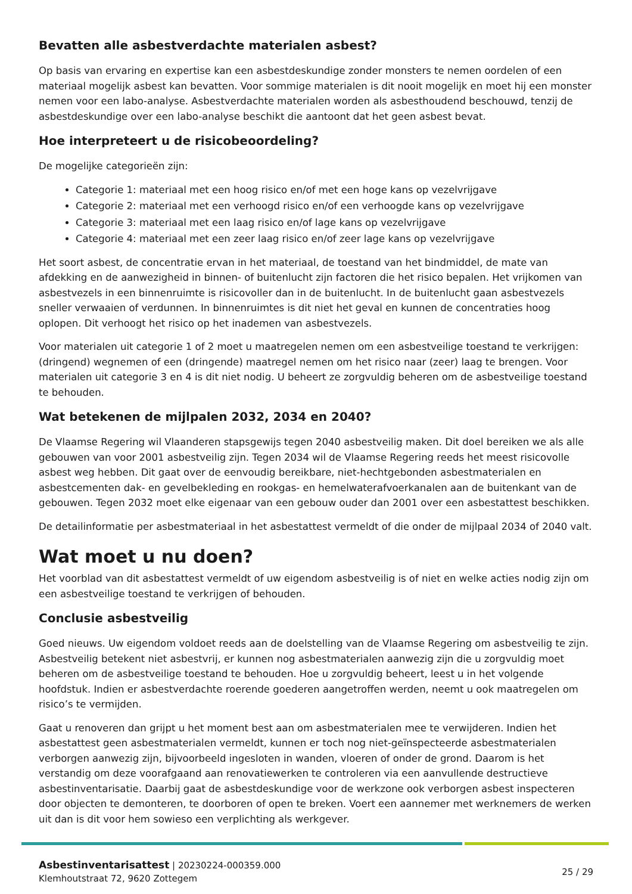Bevatten alle asbestverdachte materialen asbest?
Op basis van ervaring en expertise kan een asbestdeskundige zonder monsters te nemen oordelen of een materiaal mogelijk asbest kan bevatten. Voor sommige materialen is dit nooit mogelijk en moet hij een monster nemen voor een labo-analyse. Asbestverdachte materialen worden als asbesthoudend beschouwd, tenzij de asbestdeskundige over een labo-analyse beschikt die aantoont dat het geen asbest bevat.
Hoe interpreteert u de risicobeoordeling?
De mogelijke categorieën zijn:
Categorie 1: materiaal met een hoog risico en/of met een hoge kans op vezelvrijgave
Categorie 2: materiaal met een verhoogd risico en/of een verhoogde kans op vezelvrijgave
Categorie 3: materiaal met een laag risico en/of lage kans op vezelvrijgave
Categorie 4: materiaal met een zeer laag risico en/of zeer lage kans op vezelvrijgave
Het soort asbest, de concentratie ervan in het materiaal, de toestand van het bindmiddel, de mate van afdekking en de aanwezigheid in binnen- of buitenlucht zijn factoren die het risico bepalen. Het vrijkomen van asbestvezels in een binnenruimte is risicovoller dan in de buitenlucht. In de buitenlucht gaan asbestvezels sneller verwaaien of verdunnen. In binnenruimtes is dit niet het geval en kunnen de concentraties hoog oplopen. Dit verhoogt het risico op het inademen van asbestvezels.
Voor materialen uit categorie 1 of 2 moet u maatregelen nemen om een asbestveilige toestand te verkrijgen: (dringend) wegnemen of een (dringende) maatregel nemen om het risico naar (zeer) laag te brengen. Voor materialen uit categorie 3 en 4 is dit niet nodig. U beheert ze zorgvuldig beheren om de asbestveilige toestand te behouden.
Wat betekenen de mijlpalen 2032, 2034 en 2040?
De Vlaamse Regering wil Vlaanderen stapsgewijs tegen 2040 asbestveilig maken. Dit doel bereiken we als alle gebouwen van voor 2001 asbestveilig zijn. Tegen 2034 wil de Vlaamse Regering reeds het meest risicovolle asbest weg hebben. Dit gaat over de eenvoudig bereikbare, niet-hechtgebonden asbestmaterialen en asbestcementen dak- en gevelbekleding en rookgas- en hemelwaterafvoerkanalen aan de buitenkant van de gebouwen. Tegen 2032 moet elke eigenaar van een gebouw ouder dan 2001 over een asbestattest beschikken.
De detailinformatie per asbestmateriaal in het asbestattest vermeldt of die onder de mijlpaal 2034 of 2040 valt.
Wat moet u nu doen?
Het voorblad van dit asbestattest vermeldt of uw eigendom asbestveilig is of niet en welke acties nodig zijn om een asbestveilige toestand te verkrijgen of behouden.
Conclusie asbestveilig
Goed nieuws. Uw eigendom voldoet reeds aan de doelstelling van de Vlaamse Regering om asbestveilig te zijn. Asbestveilig betekent niet asbestvrij, er kunnen nog asbestmaterialen aanwezig zijn die u zorgvuldig moet beheren om de asbestveilige toestand te behouden. Hoe u zorgvuldig beheert, leest u in het volgende hoofdstuk. Indien er asbestverdachte roerende goederen aangetroffen werden, neemt u ook maatregelen om risico’s te vermijden.
Gaat u renoveren dan grijpt u het moment best aan om asbestmaterialen mee te verwijderen. Indien het asbestattest geen asbestmaterialen vermeldt, kunnen er toch nog niet-geïnspecteerde asbestmaterialen verborgen aanwezig zijn, bijvoorbeeld ingesloten in wanden, vloeren of onder de grond. Daarom is het verstandig om deze voorafgaand aan renovatiewerken te controleren via een aanvullende destructieve asbestinventarisatie. Daarbij gaat de asbestdeskundige voor de werkzone ook verborgen asbest inspecteren door objecten te demonteren, te doorboren of open te breken. Voert een aannemer met werknemers de werken uit dan is dit voor hem sowieso een verplichting als werkgever.
Asbestinventarisattest | 20230224-000359.000
Klemhoutstraat 72, 9620 Zottegem
25 / 29